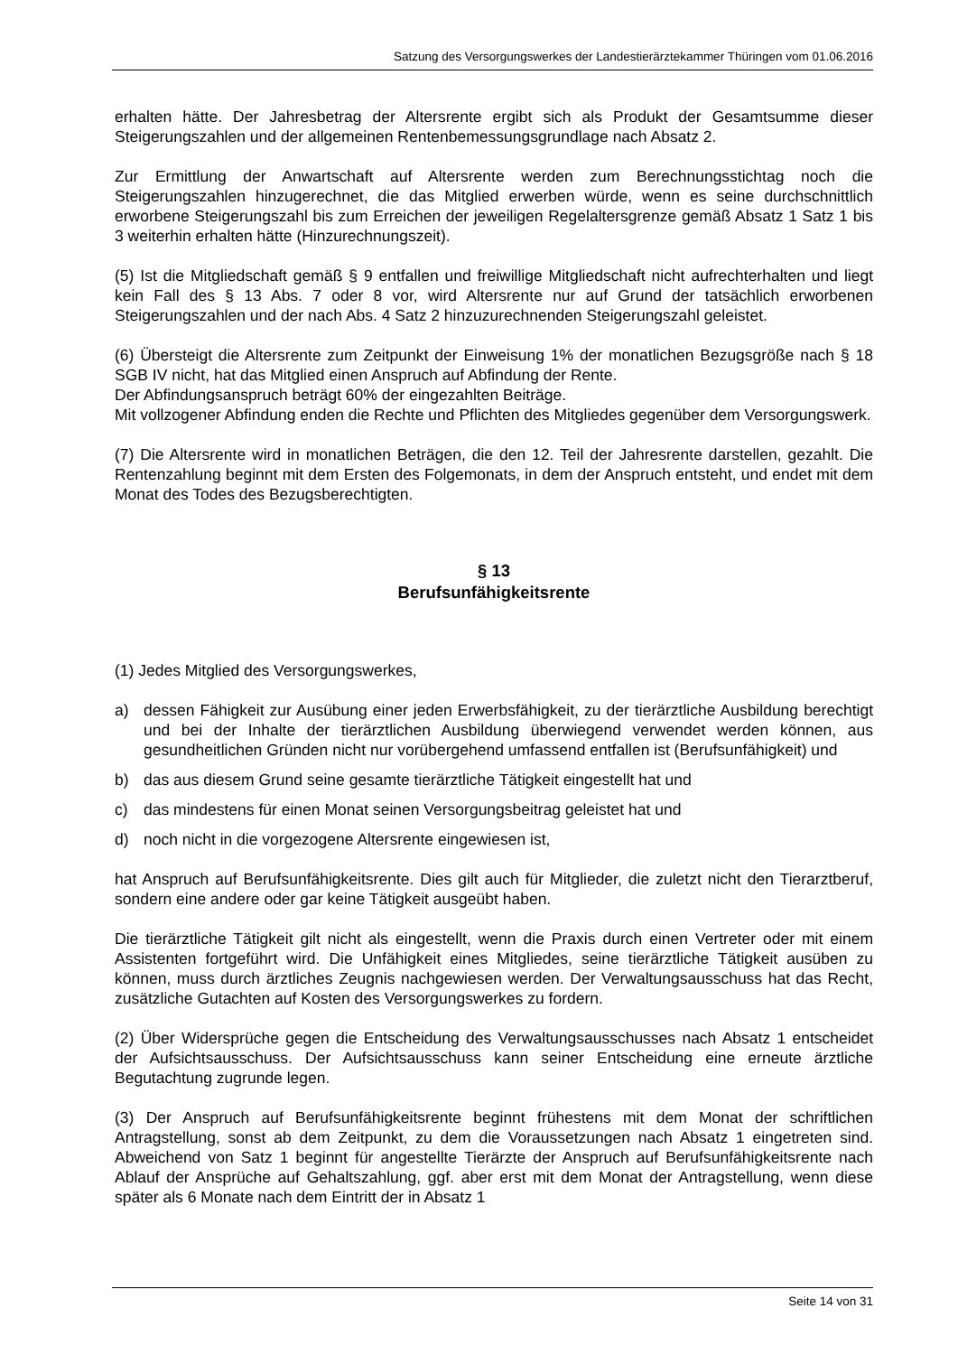Satzung des Versorgungswerkes der Landestierärztekammer Thüringen vom 01.06.2016
erhalten hätte. Der Jahresbetrag der Altersrente ergibt sich als Produkt der Gesamtsumme dieser Steigerungszahlen und der allgemeinen Rentenbemessungsgrundlage nach Absatz 2.
Zur Ermittlung der Anwartschaft auf Altersrente werden zum Berechnungsstichtag noch die Steigerungszahlen hinzugerechnet, die das Mitglied erwerben würde, wenn es seine durchschnittlich erworbene Steigerungszahl bis zum Erreichen der jeweiligen Regelaltersgrenze gemäß Absatz 1 Satz 1 bis 3 weiterhin erhalten hätte (Hinzurechnungszeit).
(5) Ist die Mitgliedschaft gemäß § 9 entfallen und freiwillige Mitgliedschaft nicht aufrechterhalten und liegt kein Fall des § 13 Abs. 7 oder 8 vor, wird Altersrente nur auf Grund der tatsächlich erworbenen Steigerungszahlen und der nach Abs. 4 Satz 2 hinzuzurechnenden Steigerungszahl geleistet.
(6) Übersteigt die Altersrente zum Zeitpunkt der Einweisung 1% der monatlichen Bezugsgröße nach § 18 SGB IV nicht, hat das Mitglied einen Anspruch auf Abfindung der Rente.
Der Abfindungsanspruch beträgt 60% der eingezahlten Beiträge.
Mit vollzogener Abfindung enden die Rechte und Pflichten des Mitgliedes gegenüber dem Versorgungswerk.
(7) Die Altersrente wird in monatlichen Beträgen, die den 12. Teil der Jahresrente darstellen, gezahlt. Die Rentenzahlung beginnt mit dem Ersten des Folgemonats, in dem der Anspruch entsteht, und endet mit dem Monat des Todes des Bezugsberechtigten.
§ 13
Berufsunfähigkeitsrente
(1) Jedes Mitglied des Versorgungswerkes,
a) dessen Fähigkeit zur Ausübung einer jeden Erwerbsfähigkeit, zu der tierärztliche Ausbildung berechtigt und bei der Inhalte der tierärztlichen Ausbildung überwiegend verwendet werden können, aus gesundheitlichen Gründen nicht nur vorübergehend umfassend entfallen ist (Berufsunfähigkeit) und
b) das aus diesem Grund seine gesamte tierärztliche Tätigkeit eingestellt hat und
c) das mindestens für einen Monat seinen Versorgungsbeitrag geleistet hat und
d) noch nicht in die vorgezogene Altersrente eingewiesen ist,
hat Anspruch auf Berufsunfähigkeitsrente. Dies gilt auch für Mitglieder, die zuletzt nicht den Tierarztberuf, sondern eine andere oder gar keine Tätigkeit ausgeübt haben.
Die tierärztliche Tätigkeit gilt nicht als eingestellt, wenn die Praxis durch einen Vertreter oder mit einem Assistenten fortgeführt wird. Die Unfähigkeit eines Mitgliedes, seine tierärztliche Tätigkeit ausüben zu können, muss durch ärztliches Zeugnis nachgewiesen werden. Der Verwaltungsausschuss hat das Recht, zusätzliche Gutachten auf Kosten des Versorgungswerkes zu fordern.
(2) Über Widersprüche gegen die Entscheidung des Verwaltungsausschusses nach Absatz 1 entscheidet der Aufsichtsausschuss. Der Aufsichtsausschuss kann seiner Entscheidung eine erneute ärztliche Begutachtung zugrunde legen.
(3) Der Anspruch auf Berufsunfähigkeitsrente beginnt frühestens mit dem Monat der schriftlichen Antragstellung, sonst ab dem Zeitpunkt, zu dem die Voraussetzungen nach Absatz 1 eingetreten sind. Abweichend von Satz 1 beginnt für angestellte Tierärzte der Anspruch auf Berufsunfähigkeitsrente nach Ablauf der Ansprüche auf Gehaltszahlung, ggf. aber erst mit dem Monat der Antragstellung, wenn diese später als 6 Monate nach dem Eintritt der in Absatz 1
Seite 14 von 31